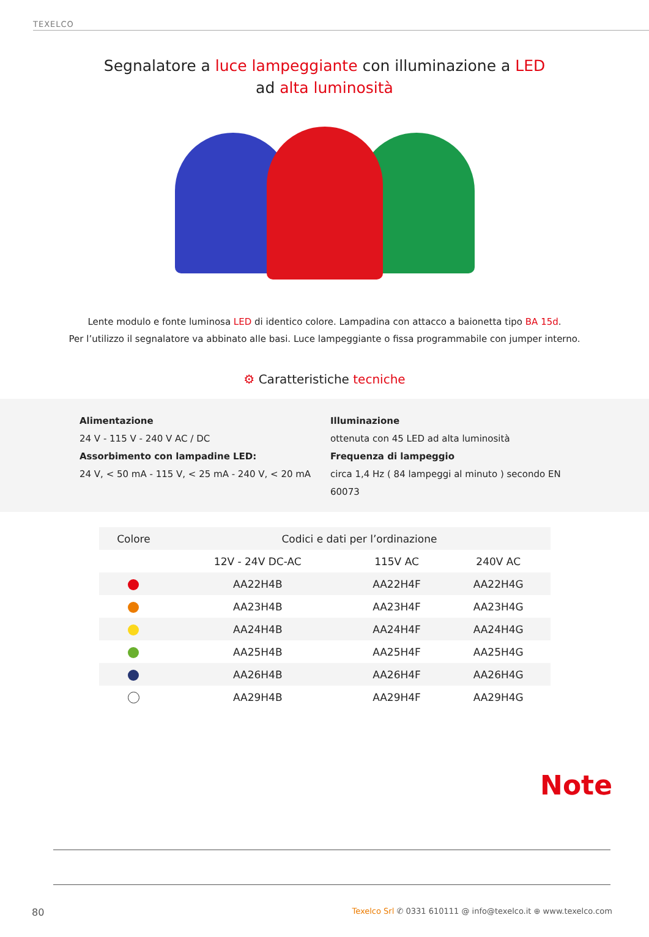TEXELCO
Segnalatore a luce lampeggiante con illuminazione a LED
ad alta luminosità
Lente modulo e fonte luminosa LED di identico colore. Lampadina con attacco a baionetta tipo BA 15d.
Per l’utilizzo il segnalatore va abbinato alle basi. Luce lampeggiante o fissa programmabile con jumper interno.
⚙ Caratteristiche tecniche
Alimentazione
24 V - 115 V - 240 V AC / DC
Assorbimento con lampadine LED:
24 V, < 50 mA - 115 V, < 25 mA - 240 V, < 20 mA
Illuminazione
ottenuta con 45 LED ad alta luminosità
Frequenza di lampeggio
circa 1,4 Hz ( 84 lampeggi al minuto ) secondo EN 60073
| Colore | Codici e dati per l’ordinazione | | |
| --- | --- | --- | --- |
| | 12V - 24V DC-AC | 115V AC | 240V AC |
| | AA22H4B | AA22H4F | AA22H4G |
| | AA23H4B | AA23H4F | AA23H4G |
| | AA24H4B | AA24H4F | AA24H4G |
| | AA25H4B | AA25H4F | AA25H4G |
| | AA26H4B | AA26H4F | AA26H4G |
| | AA29H4B | AA29H4F | AA29H4G |
Note
80 Texelco Srl ✆ 0331 610111 @ info@texelco.it ⊕ www.texelco.com